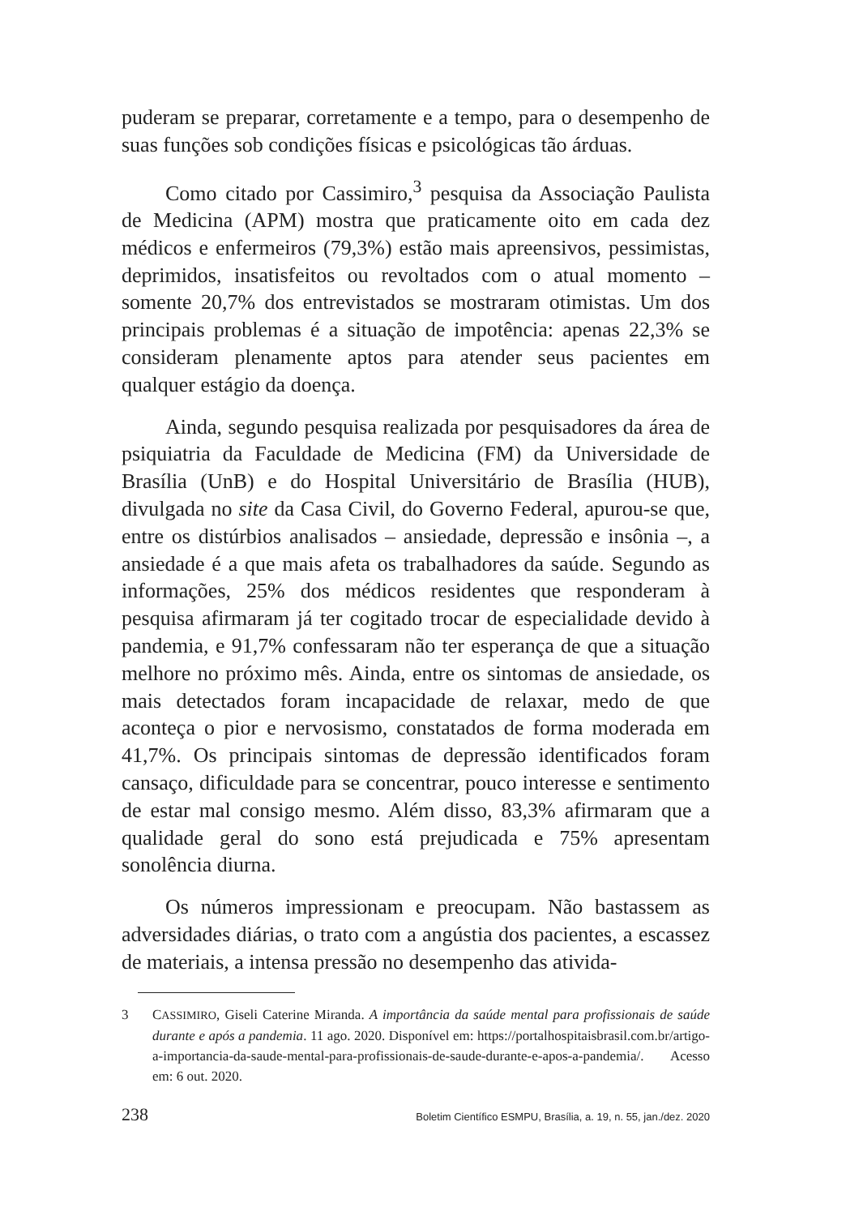puderam se preparar, corretamente e a tempo, para o desempenho de suas funções sob condições físicas e psicológicas tão árduas.
Como citado por Cassimiro,<sup>3</sup> pesquisa da Associação Paulista de Medicina (APM) mostra que praticamente oito em cada dez médicos e enfermeiros (79,3%) estão mais apreensivos, pessimistas, deprimidos, insatisfeitos ou revoltados com o atual momento – somente 20,7% dos entrevistados se mostraram otimistas. Um dos principais problemas é a situação de impotência: apenas 22,3% se consideram plenamente aptos para atender seus pacientes em qualquer estágio da doença.
Ainda, segundo pesquisa realizada por pesquisadores da área de psiquiatria da Faculdade de Medicina (FM) da Universidade de Brasília (UnB) e do Hospital Universitário de Brasília (HUB), divulgada no site da Casa Civil, do Governo Federal, apurou-se que, entre os distúrbios analisados – ansiedade, depressão e insônia –, a ansiedade é a que mais afeta os trabalhadores da saúde. Segundo as informações, 25% dos médicos residentes que responderam à pesquisa afirmaram já ter cogitado trocar de especialidade devido à pandemia, e 91,7% confessaram não ter esperança de que a situação melhore no próximo mês. Ainda, entre os sintomas de ansiedade, os mais detectados foram incapacidade de relaxar, medo de que aconteça o pior e nervosismo, constatados de forma moderada em 41,7%. Os principais sintomas de depressão identificados foram cansaço, dificuldade para se concentrar, pouco interesse e sentimento de estar mal consigo mesmo. Além disso, 83,3% afirmaram que a qualidade geral do sono está prejudicada e 75% apresentam sonolência diurna.
Os números impressionam e preocupam. Não bastassem as adversidades diárias, o trato com a angústia dos pacientes, a escassez de materiais, a intensa pressão no desempenho das ativida-
3 CASSIMIRO, Giseli Caterine Miranda. A importância da saúde mental para profissionais de saúde durante e após a pandemia. 11 ago. 2020. Disponível em: https://portalhospitaisbrasil.com.br/artigo-a-importancia-da-saude-mental-para-profissionais-de-saude-durante-e-apos-a-pandemia/. Acesso em: 6 out. 2020.
238 Boletim Científico ESMPU, Brasília, a. 19, n. 55, jan./dez. 2020